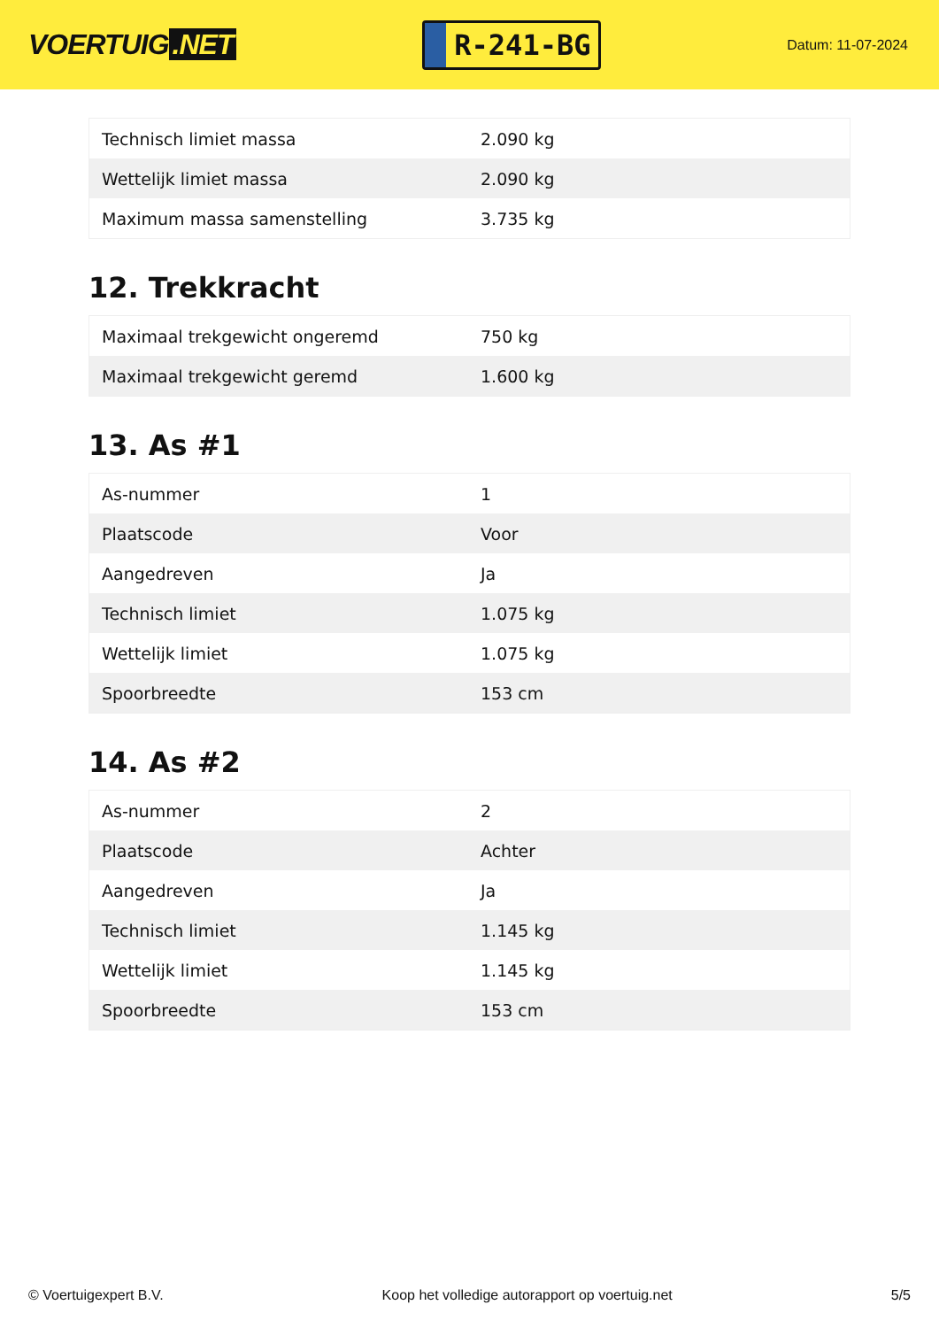VOERTUIG.NET
R-241-BG
Datum: 11-07-2024
| Technisch limiet massa | 2.090 kg |
| Wettelijk limiet massa | 2.090 kg |
| Maximum massa samenstelling | 3.735 kg |
12. Trekkracht
| Maximaal trekgewicht ongeremd | 750 kg |
| Maximaal trekgewicht geremd | 1.600 kg |
13. As #1
| As-nummer | 1 |
| Plaatscode | Voor |
| Aangedreven | Ja |
| Technisch limiet | 1.075 kg |
| Wettelijk limiet | 1.075 kg |
| Spoorbreedte | 153 cm |
14. As #2
| As-nummer | 2 |
| Plaatscode | Achter |
| Aangedreven | Ja |
| Technisch limiet | 1.145 kg |
| Wettelijk limiet | 1.145 kg |
| Spoorbreedte | 153 cm |
© Voertuigexpert B.V. Koop het volledige autorapport op voertuig.net 5/5